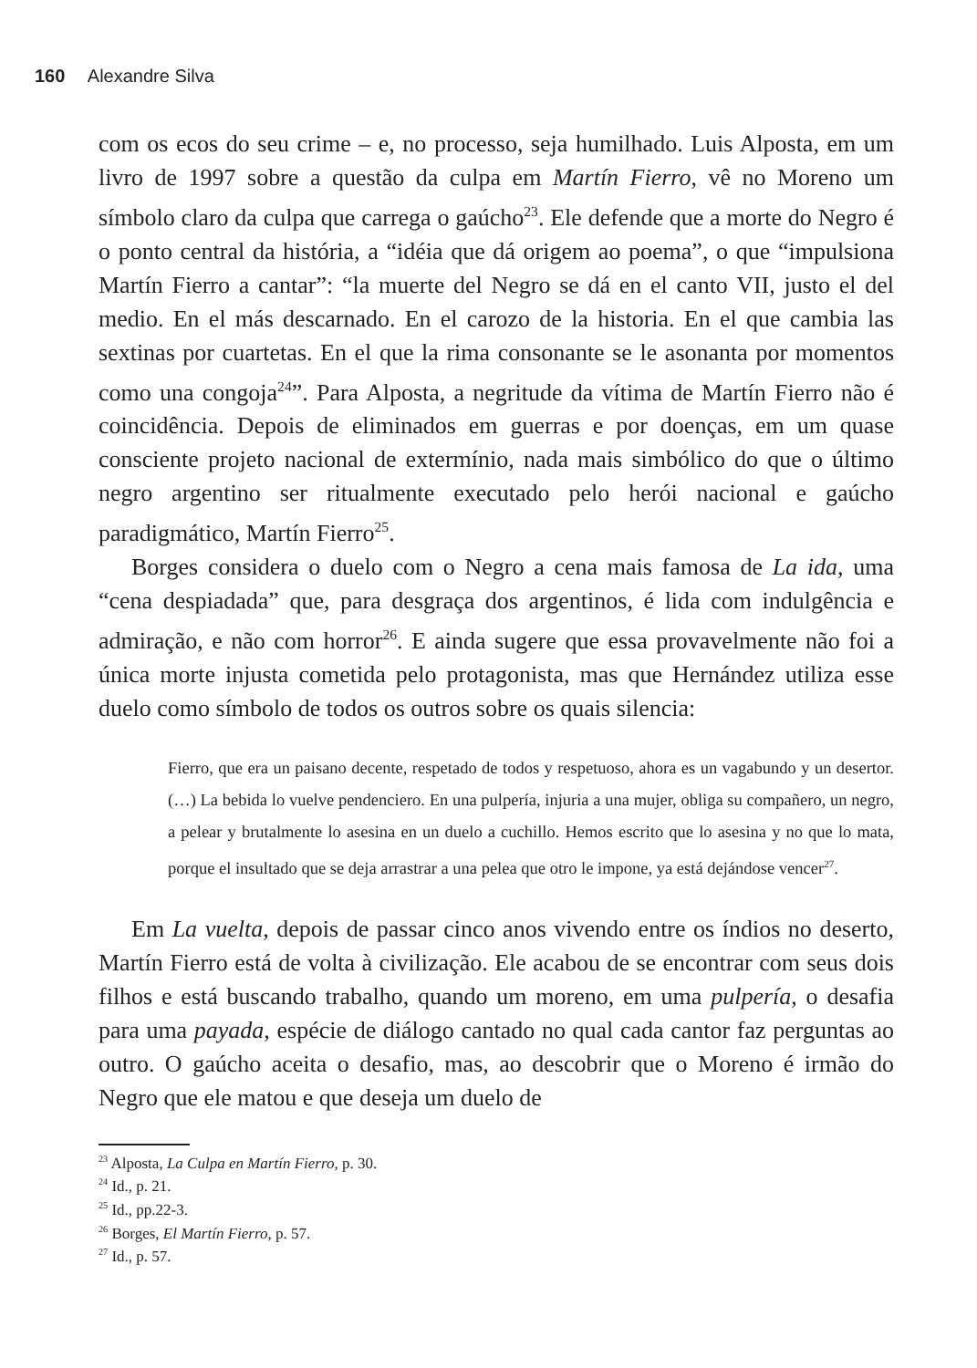160 Alexandre Silva
com os ecos do seu crime – e, no processo, seja humilhado. Luis Alposta, em um livro de 1997 sobre a questão da culpa em Martín Fierro, vê no Moreno um símbolo claro da culpa que carrega o gaúcho<sup>23</sup>. Ele defende que a morte do Negro é o ponto central da história, a “idéia que dá origem ao poema”, o que “impulsiona Martín Fierro a cantar”: “la muerte del Negro se dá en el canto VII, justo el del medio. En el más descarnado. En el carozo de la historia. En el que cambia las sextinas por cuartetas. En el que la rima consonante se le asonanta por momentos como una congoja<sup>24</sup>”. Para Alposta, a negritude da vítima de Martín Fierro não é coincidência. Depois de eliminados em guerras e por doenças, em um quase consciente projeto nacional de extermínio, nada mais simbólico do que o último negro argentino ser ritualmente executado pelo herói nacional e gaúcho paradigmático, Martín Fierro<sup>25</sup>.
Borges considera o duelo com o Negro a cena mais famosa de La ida, uma “cena despiadada” que, para desgraça dos argentinos, é lida com indulgência e admiração, e não com horror<sup>26</sup>. E ainda sugere que essa provavelmente não foi a única morte injusta cometida pelo protagonista, mas que Hernández utiliza esse duelo como símbolo de todos os outros sobre os quais silencia:
Fierro, que era un paisano decente, respetado de todos y respetuoso, ahora es un vagabundo y un desertor. (…) La bebida lo vuelve pendenciero. En una pulpería, injuria a una mujer, obliga su compañero, un negro, a pelear y brutalmente lo asesina en un duelo a cuchillo. Hemos escrito que lo asesina y no que lo mata, porque el insultado que se deja arrastrar a una pelea que otro le impone, ya está dejándose vencer<sup>27</sup>.
Em La vuelta, depois de passar cinco anos vivendo entre os índios no deserto, Martín Fierro está de volta à civilização. Ele acabou de se encontrar com seus dois filhos e está buscando trabalho, quando um moreno, em uma pulpería, o desafia para uma payada, espécie de diálogo cantado no qual cada cantor faz perguntas ao outro. O gaúcho aceita o desafio, mas, ao descobrir que o Moreno é irmão do Negro que ele matou e que deseja um duelo de
<sup>23</sup> Alposta, La Culpa en Martín Fierro, p. 30.
<sup>24</sup> Id., p. 21.
<sup>25</sup> Id., pp.22-3.
<sup>26</sup> Borges, El Martín Fierro, p. 57.
<sup>27</sup> Id., p. 57.